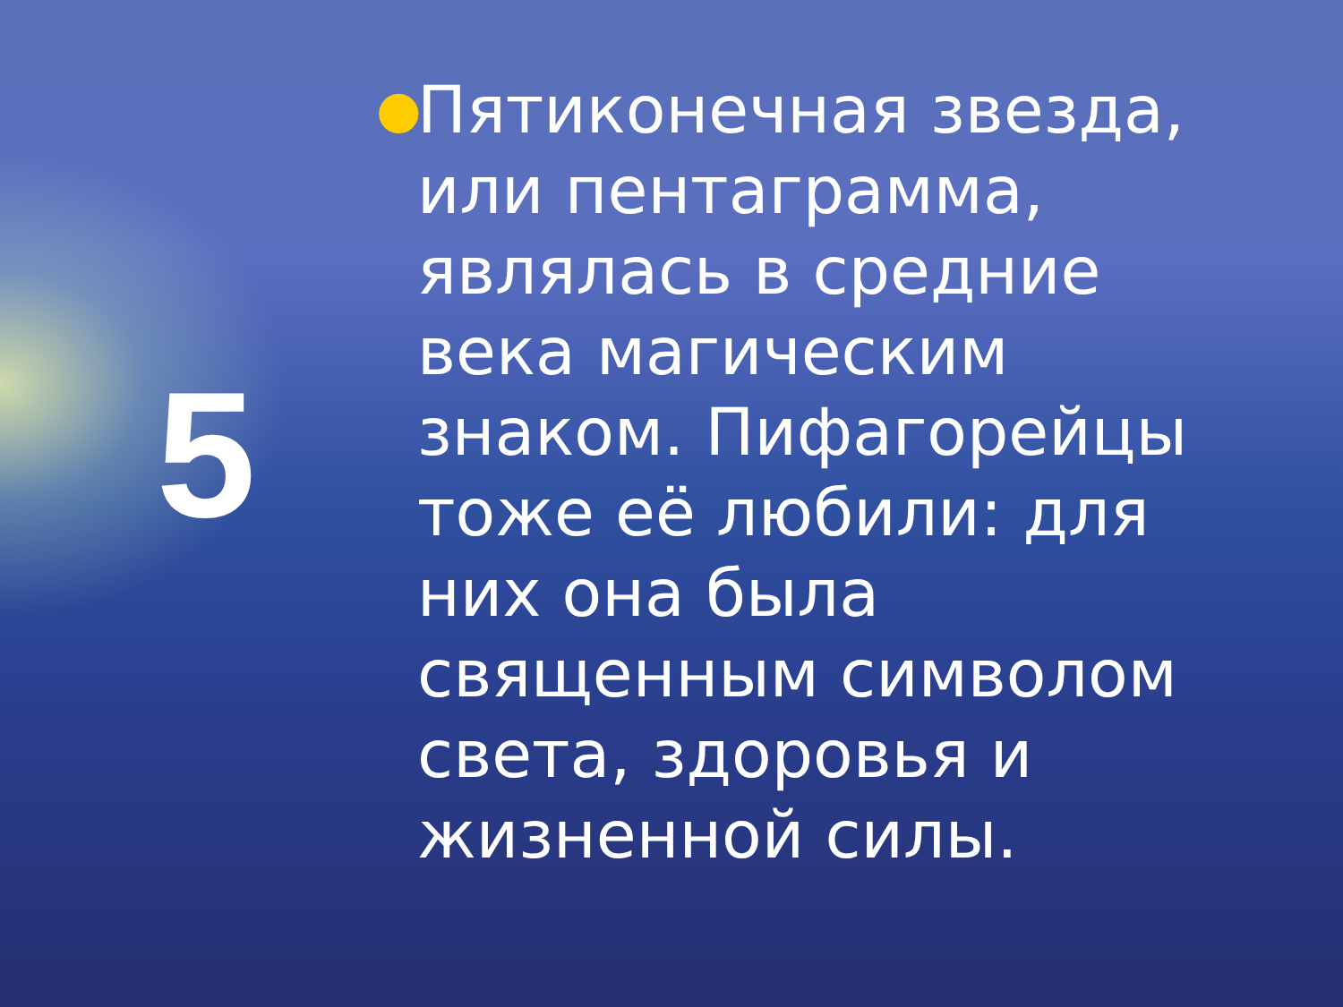5
●
Пятиконечная звезда, или пентаграмма, являлась в средние века магическим знаком. Пифагорейцы тоже её любили: для них она была священным символом света, здоровья и жизненной силы.